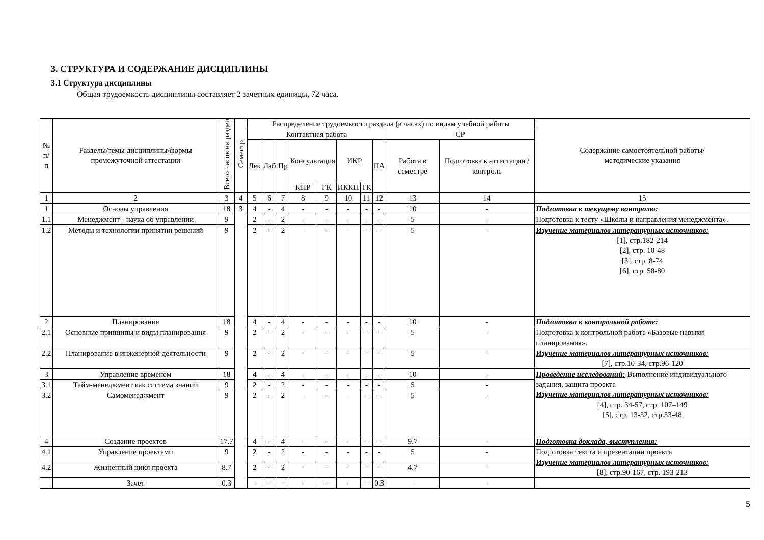3. СТРУКТУРА И СОДЕРЖАНИЕ ДИСЦИПЛИНЫ
3.1 Структура дисциплины
Общая трудоемкость дисциплины составляет 2 зачетных единицы, 72 часа.
| № п/п | Разделы/темы дисциплины/формы промежуточной аттестации | Всего часов на раздел | Семестр | Распределение трудоемкости раздела (в часах) по видам учебной работы | | | | | | | | | | Содержание самостоятельной работы/ методические указания |
| --- | --- | --- | --- | --- | --- | --- | --- | --- | --- | --- | --- | --- | --- | --- |
| | | | | Контактная работа | | | | | | | | СР | | |
| | | | | Лек | Лаб | Пр | Консультация | | ИКР | | ПА | Работа в семестре | Подготовка к аттестации /контроль | |
| | | | | | | | КПР | ГК | ИККП | ТК | | | | |
| 1 | 2 | 3 | 4 | 5 | 6 | 7 | 8 | 9 | 10 | 11 | 12 | 13 | 14 | 15 |
| 1 | Основы управления | 18 | 3 | 4 | - | 4 | - | - | - | - | - | 10 | - | Подготовка к текущему контролю: |
| 1.1 | Менеджмент - наука об управлении | 9 | | 2 | - | 2 | - | - | - | - | - | 5 | - | Подготовка к тесту «Школы и направления менеджмента». |
| 1.2 | Методы и технологии принятии решений | 9 | | 2 | - | 2 | - | - | - | - | - | 5 | - | Изучение материалов литературных источников: [1], стр.182-214 [2], стр. 10-48 [3], стр. 8-74 [6], стр. 58-80 |
| 2 | Планирование | 18 | | 4 | - | 4 | - | - | - | - | - | 10 | - | Подготовка к контрольной работе: |
| 2.1 | Основные принципы и виды планирования | 9 | | 2 | - | 2 | - | - | - | - | - | 5 | - | Подготовка к контрольной работе «Базовые навыки планирования». |
| 2.2 | Планирование в инженерной деятельности | 9 | | 2 | - | 2 | - | - | - | - | - | 5 | - | Изучение материалов литературных источников: [7], стр.10-34, стр.96-120 |
| 3 | Управление временем | 18 | | 4 | - | 4 | - | - | - | - | - | 10 | - | Проведение исследований: Выполнение индивидуального задания, защита проекта Изучение материалов литературных источников: [4], стр. 34-57, стр. 107–149 [5], стр. 13-32, стр.33-48 |
| 3.1 | Тайм-менеджмент как система знаний | 9 | | 2 | - | 2 | - | - | - | - | - | 5 | - | |
| 3.2 | Самоменеджмент | 9 | | 2 | - | 2 | - | - | - | - | - | 5 | - | |
| 4 | Создание проектов | 17.7 | | 4 | - | 4 | - | - | - | - | - | 9.7 | - | Подготовка доклада, выступления: |
| 4.1 | Управление проектами | 9 | | 2 | - | 2 | - | - | - | - | - | 5 | - | Подготовка текста и презентации проекта Изучение материалов литературных источников: [8], стр.90-167, стр. 193-213 |
| 4.2 | Жизненный цикл проекта | 8.7 | | 2 | - | 2 | - | - | - | - | - | 4.7 | - | |
| | Зачет | 0.3 | | - | - | - | - | - | - | - | 0.3 | - | - | |
5